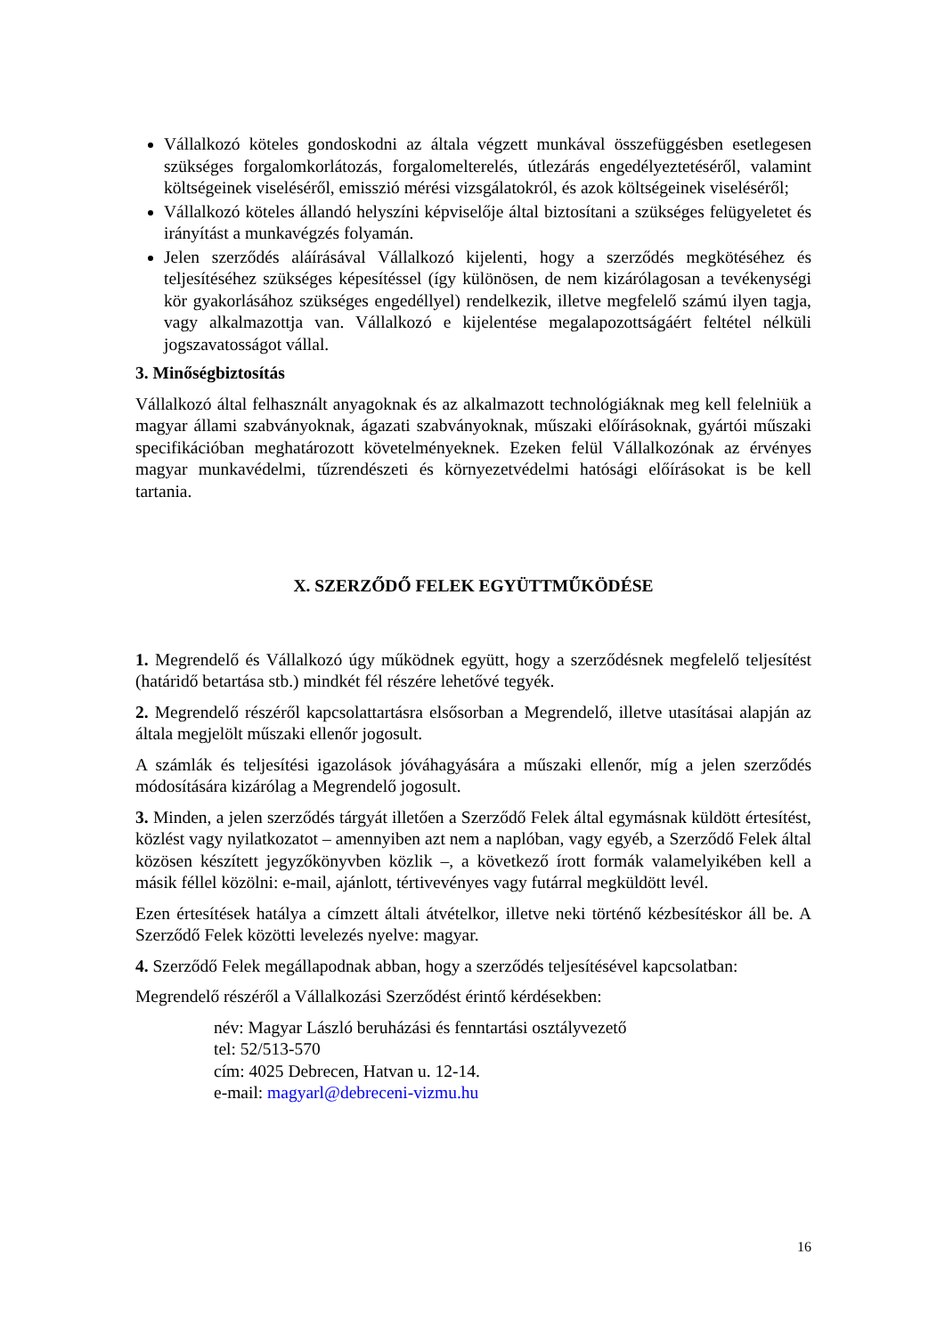Vállalkozó köteles gondoskodni az általa végzett munkával összefüggésben esetlegesen szükséges forgalomkorlátozás, forgalomelterelés, útlezárás engedélyeztetéséről, valamint költségeinek viseléséről, emisszió mérési vizsgálatokról, és azok költségeinek viseléséről;
Vállalkozó köteles állandó helyszíni képviselője által biztosítani a szükséges felügyeletet és irányítást a munkavégzés folyamán.
Jelen szerződés aláírásával Vállalkozó kijelenti, hogy a szerződés megkötéséhez és teljesítéséhez szükséges képesítéssel (így különösen, de nem kizárólagosan a tevékenységi kör gyakorlásához szükséges engedéllyel) rendelkezik, illetve megfelelő számú ilyen tagja, vagy alkalmazottja van. Vállalkozó e kijelentése megalapozottságáért feltétel nélküli jogszavatosságot vállal.
3. Minőségbiztosítás
Vállalkozó által felhasznált anyagoknak és az alkalmazott technológiáknak meg kell felelniük a magyar állami szabványoknak, ágazati szabványoknak, műszaki előírásoknak, gyártói műszaki specifikációban meghatározott követelményeknek. Ezeken felül Vállalkozónak az érvényes magyar munkavédelmi, tűzrendészeti és környezetvédelmi hatósági előírásokat is be kell tartania.
X. SZERZŐDŐ FELEK EGYÜTTMŰKÖDÉSE
1. Megrendelő és Vállalkozó úgy működnek együtt, hogy a szerződésnek megfelelő teljesítést (határidő betartása stb.) mindkét fél részére lehetővé tegyék.
2. Megrendelő részéről kapcsolattartásra elsősorban a Megrendelő, illetve utasításai alapján az általa megjelölt műszaki ellenőr jogosult.
A számlák és teljesítési igazolások jóváhagyására a műszaki ellenőr, míg a jelen szerződés módosítására kizárólag a Megrendelő jogosult.
3. Minden, a jelen szerződés tárgyát illetően a Szerződő Felek által egymásnak küldött értesítést, közlést vagy nyilatkozatot – amennyiben azt nem a naplóban, vagy egyéb, a Szerződő Felek által közösen készített jegyzőkönyvben közlik –, a következő írott formák valamelyikében kell a másik féllel közölni: e-mail, ajánlott, tértivevényes vagy futárral megküldött levél.
Ezen értesítések hatálya a címzett általi átvételkor, illetve neki történő kézbesítéskor áll be. A Szerződő Felek közötti levelezés nyelve: magyar.
4. Szerződő Felek megállapodnak abban, hogy a szerződés teljesítésével kapcsolatban:
Megrendelő részéről a Vállalkozási Szerződést érintő kérdésekben:
név: Magyar László beruházási és fenntartási osztályvezető
tel: 52/513-570
cím: 4025 Debrecen, Hatvan u. 12-14.
e-mail: magyarl@debreceni-vizmu.hu
16